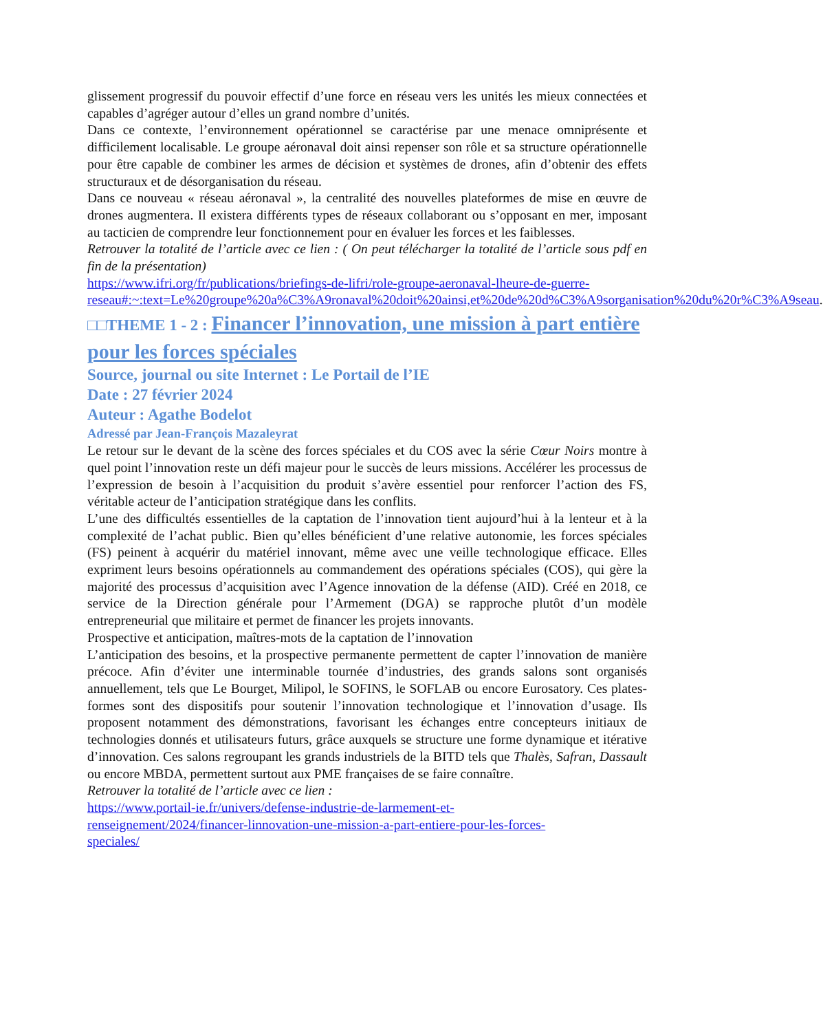glissement progressif du pouvoir effectif d’une force en réseau vers les unités les mieux connectées et capables d’agréger autour d’elles un grand nombre d’unités.
Dans ce contexte, l’environnement opérationnel se caractérise par une menace omniprésente et difficilement localisable. Le groupe aéronaval doit ainsi repenser son rôle et sa structure opérationnelle pour être capable de combiner les armes de décision et systèmes de drones, afin d’obtenir des effets structuraux et de désorganisation du réseau.
Dans ce nouveau « réseau aéronaval », la centralité des nouvelles plateformes de mise en œuvre de drones augmentera. Il existera différents types de réseaux collaborant ou s’opposant en mer, imposant au tacticien de comprendre leur fonctionnement pour en évaluer les forces et les faiblesses.
Retrouver la totalité de l’article avec ce lien : ( On peut télécharger la totalité de l’article sous pdf en fin de la présentation)
https://www.ifri.org/fr/publications/briefings-de-lifri/role-groupe-aeronaval-lheure-de-guerre-reseau#:~:text=Le%20groupe%20a%C3%A9ronaval%20doit%20ainsi,et%20de%20d%C3%A9sorganisation%20du%20r%C3%A9seau.
□□THEME 1 - 2 : Financer l’innovation, une mission à part entière pour les forces spéciales
Source, journal ou site Internet : Le Portail de l’IE
Date : 27 février 2024
Auteur : Agathe Bodelot
Adressé par Jean-François Mazaleyrat
Le retour sur le devant de la scène des forces spéciales et du COS avec la série Cœur Noirs montre à quel point l’innovation reste un défi majeur pour le succès de leurs missions. Accélérer les processus de l’expression de besoin à l’acquisition du produit s’avère essentiel pour renforcer l’action des FS, véritable acteur de l’anticipation stratégique dans les conflits.
L’une des difficultés essentielles de la captation de l’innovation tient aujourd’hui à la lenteur et à la complexité de l’achat public. Bien qu’elles bénéficient d’une relative autonomie, les forces spéciales (FS) peinent à acquérir du matériel innovant, même avec une veille technologique efficace. Elles expriment leurs besoins opérationnels au commandement des opérations spéciales (COS), qui gère la majorité des processus d’acquisition avec l’Agence innovation de la défense (AID). Créé en 2018, ce service de la Direction générale pour l’Armement (DGA) se rapproche plutôt d’un modèle entrepreneurial que militaire et permet de financer les projets innovants.
Prospective et anticipation, maîtres-mots de la captation de l’innovation
L’anticipation des besoins, et la prospective permanente permettent de capter l’innovation de manière précoce. Afin d’éviter une interminable tournée d’industries, des grands salons sont organisés annuellement, tels que Le Bourget, Milipol, le SOFINS, le SOFLAB ou encore Eurosatory. Ces plates-formes sont des dispositifs pour soutenir l’innovation technologique et l’innovation d’usage. Ils proposent notamment des démonstrations, favorisant les échanges entre concepteurs initiaux de technologies donnés et utilisateurs futurs, grâce auxquels se structure une forme dynamique et itérative d’innovation. Ces salons regroupant les grands industriels de la BITD tels que Thalès, Safran, Dassault ou encore MBDA, permettent surtout aux PME françaises de se faire connaître.
Retrouver la totalité de l’article avec ce lien :
https://www.portail-ie.fr/univers/defense-industrie-de-larmement-et-
renseignement/2024/financer-linnovation-une-mission-a-part-entiere-pour-les-forces-
speciales/